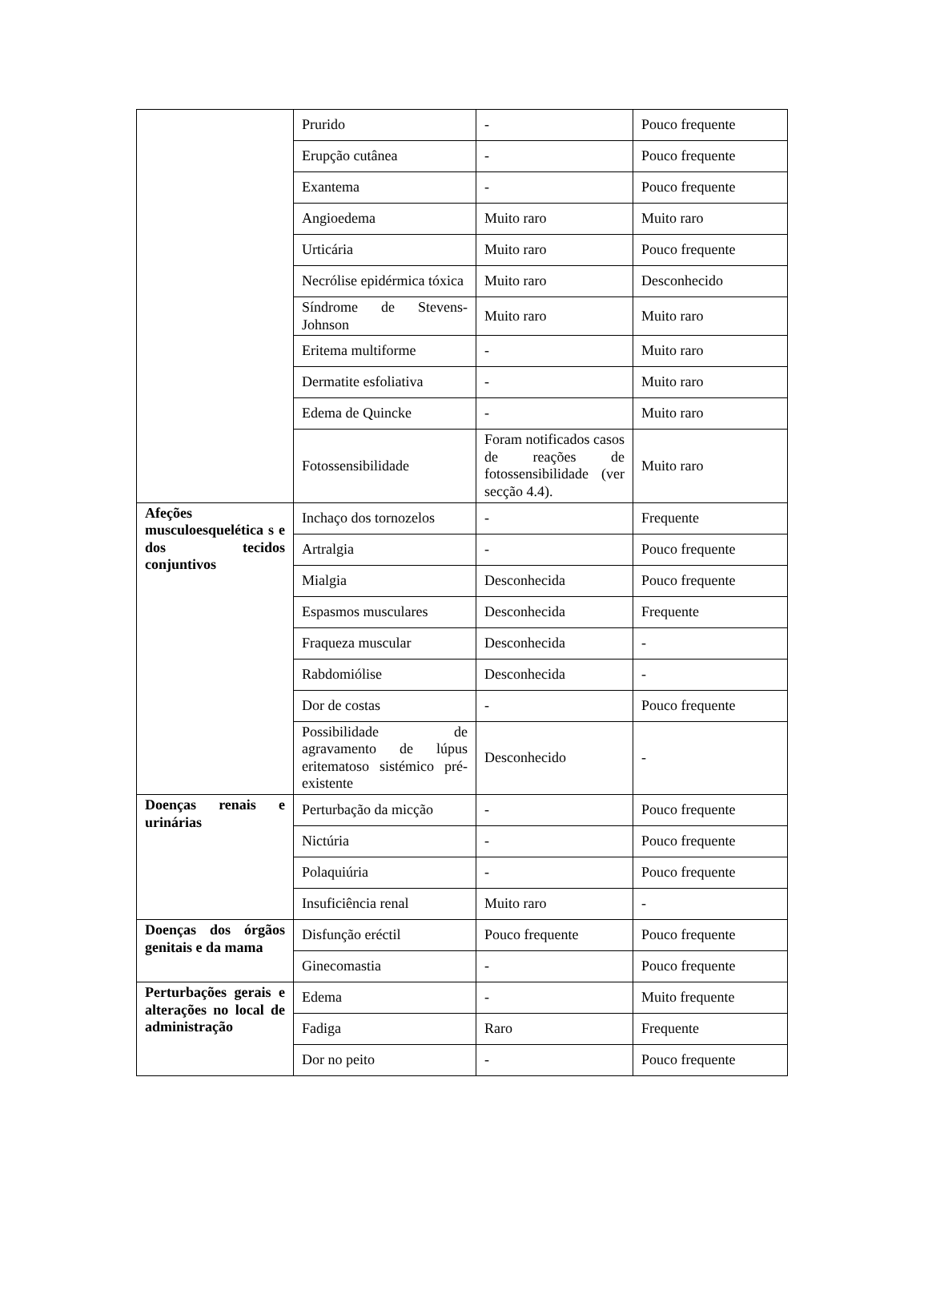| | Prurido | - | Pouco frequente |
| | Erupção cutânea | - | Pouco frequente |
| | Exantema | - | Pouco frequente |
| | Angioedema | Muito raro | Muito raro |
| | Urticária | Muito raro | Pouco frequente |
| | Necrólise epidérmica tóxica | Muito raro | Desconhecido |
| | Síndrome de Stevens-Johnson | Muito raro | Muito raro |
| | Eritema multiforme | - | Muito raro |
| | Dermatite esfoliativa | - | Muito raro |
| | Edema de Quincke | - | Muito raro |
| | Fotossensibilidade | Foram notificados casos de reações de fotossensibilidade (ver secção 4.4). | Muito raro |
| Afeções musculoesquelética s e dos tecidos conjuntivos | Inchaço dos tornozelos | - | Frequente |
| | Artralgia | - | Pouco frequente |
| | Mialgia | Desconhecida | Pouco frequente |
| | Espasmos musculares | Desconhecida | Frequente |
| | Fraqueza muscular | Desconhecida | - |
| | Rabdomiólise | Desconhecida | - |
| | Dor de costas | - | Pouco frequente |
| | Possibilidade de agravamento de lúpus eritematoso sistémico pré-existente | Desconhecido | - |
| Doenças renais e urinárias | Perturbação da micção | - | Pouco frequente |
| | Nictúria | - | Pouco frequente |
| | Polaquiúria | - | Pouco frequente |
| | Insuficiência renal | Muito raro | - |
| Doenças dos órgãos genitais e da mama | Disfunção eréctil | Pouco frequente | Pouco frequente |
| | Ginecomastia | - | Pouco frequente |
| Perturbações gerais e alterações no local de administração | Edema | - | Muito frequente |
| | Fadiga | Raro | Frequente |
| | Dor no peito | - | Pouco frequente |